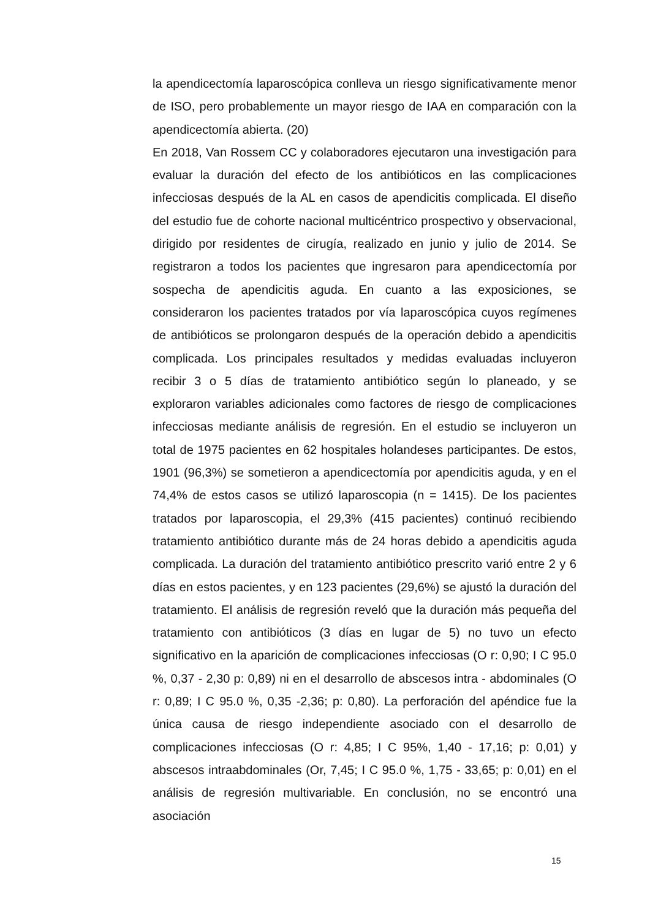la apendicectomía laparoscópica conlleva un riesgo significativamente menor de ISO, pero probablemente un mayor riesgo de IAA en comparación con la apendicectomía abierta. (20)
En 2018, Van Rossem CC y colaboradores ejecutaron una investigación para evaluar la duración del efecto de los antibióticos en las complicaciones infecciosas después de la AL en casos de apendicitis complicada. El diseño del estudio fue de cohorte nacional multicéntrico prospectivo y observacional, dirigido por residentes de cirugía, realizado en junio y julio de 2014. Se registraron a todos los pacientes que ingresaron para apendicectomía por sospecha de apendicitis aguda. En cuanto a las exposiciones, se consideraron los pacientes tratados por vía laparoscópica cuyos regímenes de antibióticos se prolongaron después de la operación debido a apendicitis complicada. Los principales resultados y medidas evaluadas incluyeron recibir 3 o 5 días de tratamiento antibiótico según lo planeado, y se exploraron variables adicionales como factores de riesgo de complicaciones infecciosas mediante análisis de regresión. En el estudio se incluyeron un total de 1975 pacientes en 62 hospitales holandeses participantes. De estos, 1901 (96,3%) se sometieron a apendicectomía por apendicitis aguda, y en el 74,4% de estos casos se utilizó laparoscopia (n = 1415). De los pacientes tratados por laparoscopia, el 29,3% (415 pacientes) continuó recibiendo tratamiento antibiótico durante más de 24 horas debido a apendicitis aguda complicada. La duración del tratamiento antibiótico prescrito varió entre 2 y 6 días en estos pacientes, y en 123 pacientes (29,6%) se ajustó la duración del tratamiento. El análisis de regresión reveló que la duración más pequeña del tratamiento con antibióticos (3 días en lugar de 5) no tuvo un efecto significativo en la aparición de complicaciones infecciosas (O r: 0,90; I C 95.0 %, 0,37 - 2,30 p: 0,89) ni en el desarrollo de abscesos intra - abdominales (O r: 0,89; I C 95.0 %, 0,35 -2,36; p: 0,80). La perforación del apéndice fue la única causa de riesgo independiente asociado con el desarrollo de complicaciones infecciosas (O r: 4,85; I C 95%, 1,40 - 17,16; p: 0,01) y abscesos intraabdominales (Or, 7,45; I C 95.0 %, 1,75 - 33,65; p: 0,01) en el análisis de regresión multivariable. En conclusión, no se encontró una asociación
15